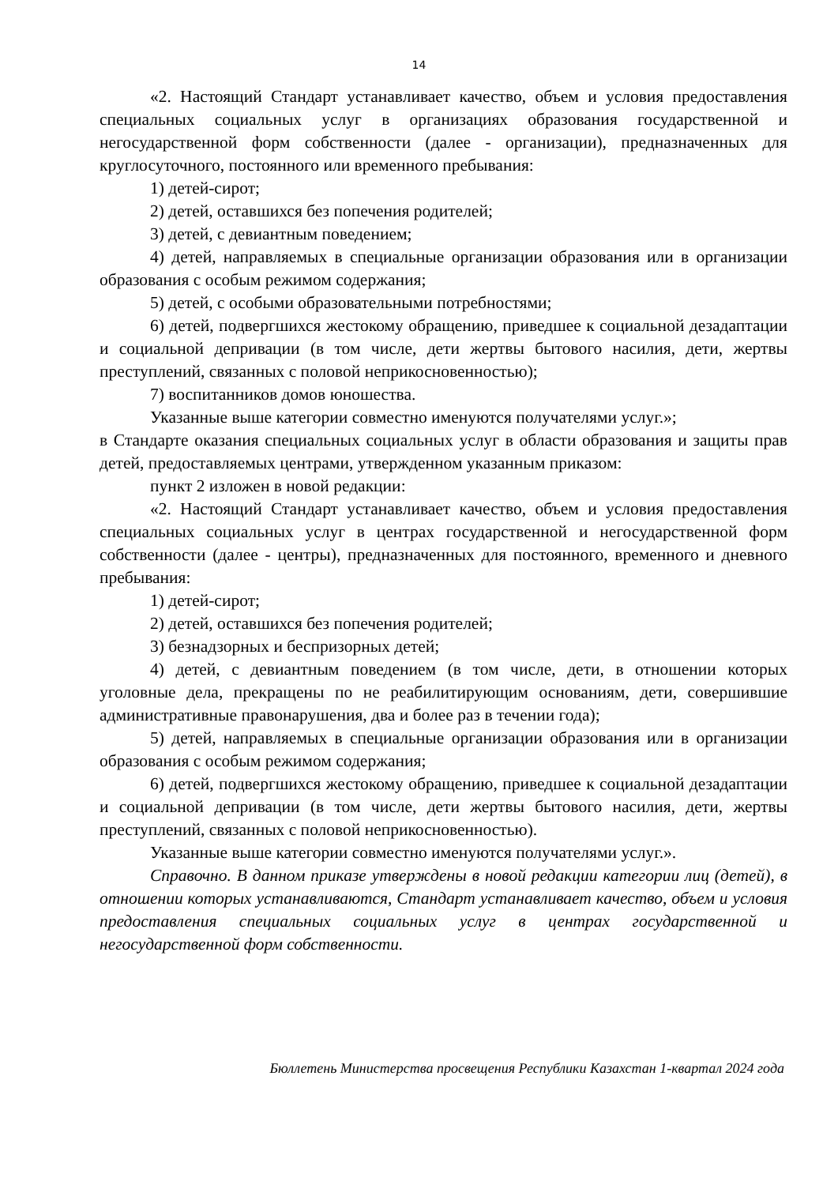14
«2. Настоящий Стандарт устанавливает качество, объем и условия предоставления специальных социальных услуг в организациях образования государственной и негосударственной форм собственности (далее - организации), предназначенных для круглосуточного, постоянного или временного пребывания:
1) детей-сирот;
2) детей, оставшихся без попечения родителей;
3) детей, с девиантным поведением;
4) детей, направляемых в специальные организации образования или в организации образования с особым режимом содержания;
5) детей, с особыми образовательными потребностями;
6) детей, подвергшихся жестокому обращению, приведшее к социальной дезадаптации и социальной депривации (в том числе, дети жертвы бытового насилия, дети, жертвы преступлений, связанных с половой неприкосновенностью);
7) воспитанников домов юношества.
Указанные выше категории совместно именуются получателями услуг.»;
в Стандарте оказания специальных социальных услуг в области образования и защиты прав детей, предоставляемых центрами, утвержденном указанным приказом:
пункт 2 изложен в новой редакции:
«2. Настоящий Стандарт устанавливает качество, объем и условия предоставления специальных социальных услуг в центрах государственной и негосударственной форм собственности (далее - центры), предназначенных для постоянного, временного и дневного пребывания:
1) детей-сирот;
2) детей, оставшихся без попечения родителей;
3) безнадзорных и беспризорных детей;
4) детей, с девиантным поведением (в том числе, дети, в отношении которых уголовные дела, прекращены по не реабилитирующим основаниям, дети, совершившие административные правонарушения, два и более раз в течении года);
5) детей, направляемых в специальные организации образования или в организации образования с особым режимом содержания;
6) детей, подвергшихся жестокому обращению, приведшее к социальной дезадаптации и социальной депривации (в том числе, дети жертвы бытового насилия, дети, жертвы преступлений, связанных с половой неприкосновенностью).
Указанные выше категории совместно именуются получателями услуг.».
Справочно. В данном приказе утверждены в новой редакции категории лиц (детей), в отношении которых устанавливаются, Стандарт устанавливает качество, объем и условия предоставления специальных социальных услуг в центрах государственной и негосударственной форм собственности.
Бюллетень Министерства просвещения Республики Казахстан 1-квартал 2024 года